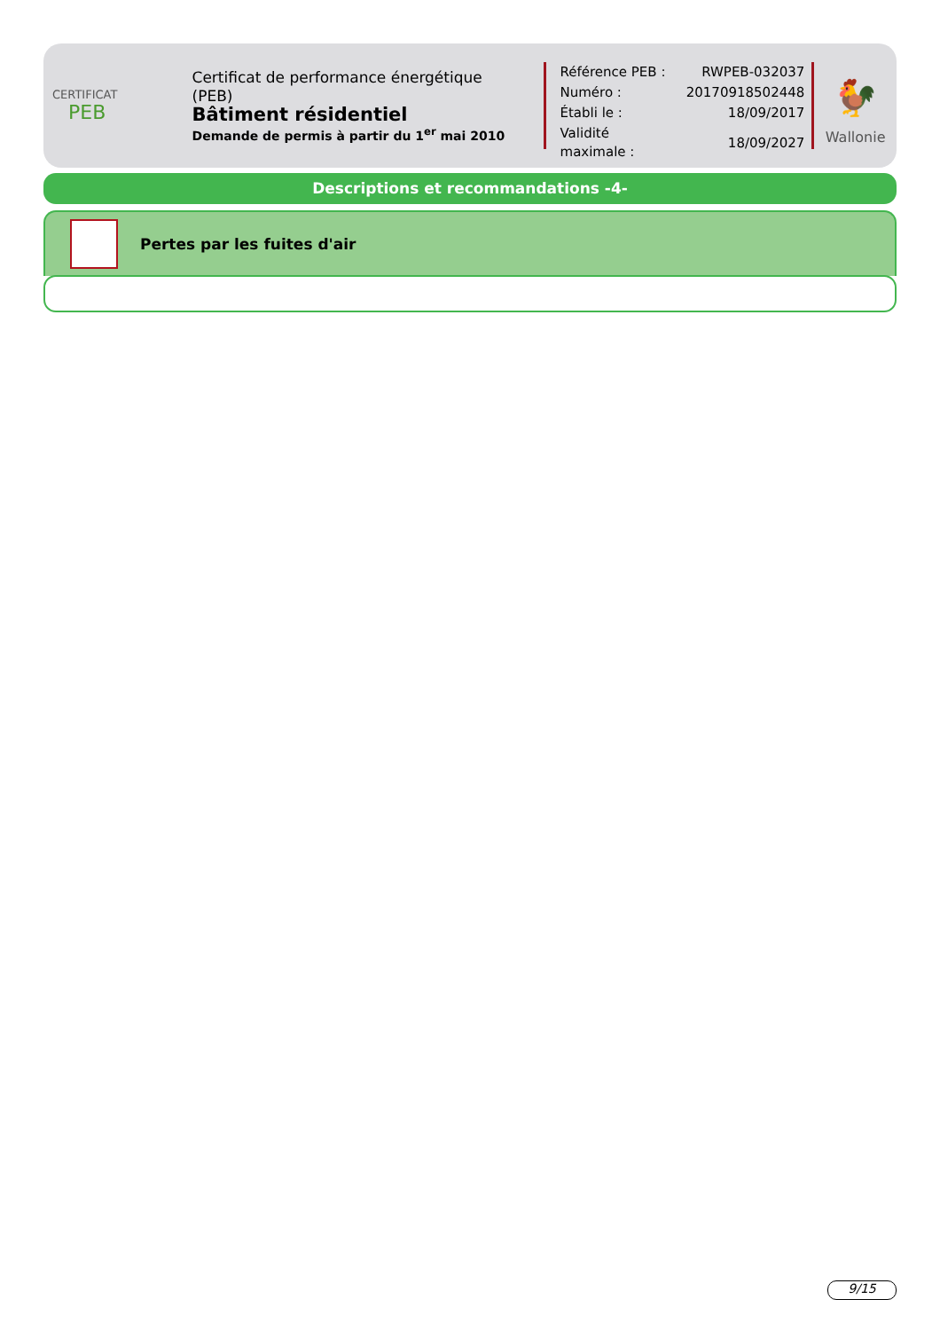CERTIFICAT
PEB
Certificat de performance énergétique (PEB)
Bâtiment résidentiel
Demande de permis à partir du 1<sup>er</sup> mai 2010
| Référence PEB : | RWPEB-032037 |
| Numéro : | 20170918502448 |
| Établi le : | 18/09/2017 |
| Validité maximale : | 18/09/2027 |
🐓
Wallonie
Descriptions et recommandations -4-
Pertes par les fuites d'air
9/15